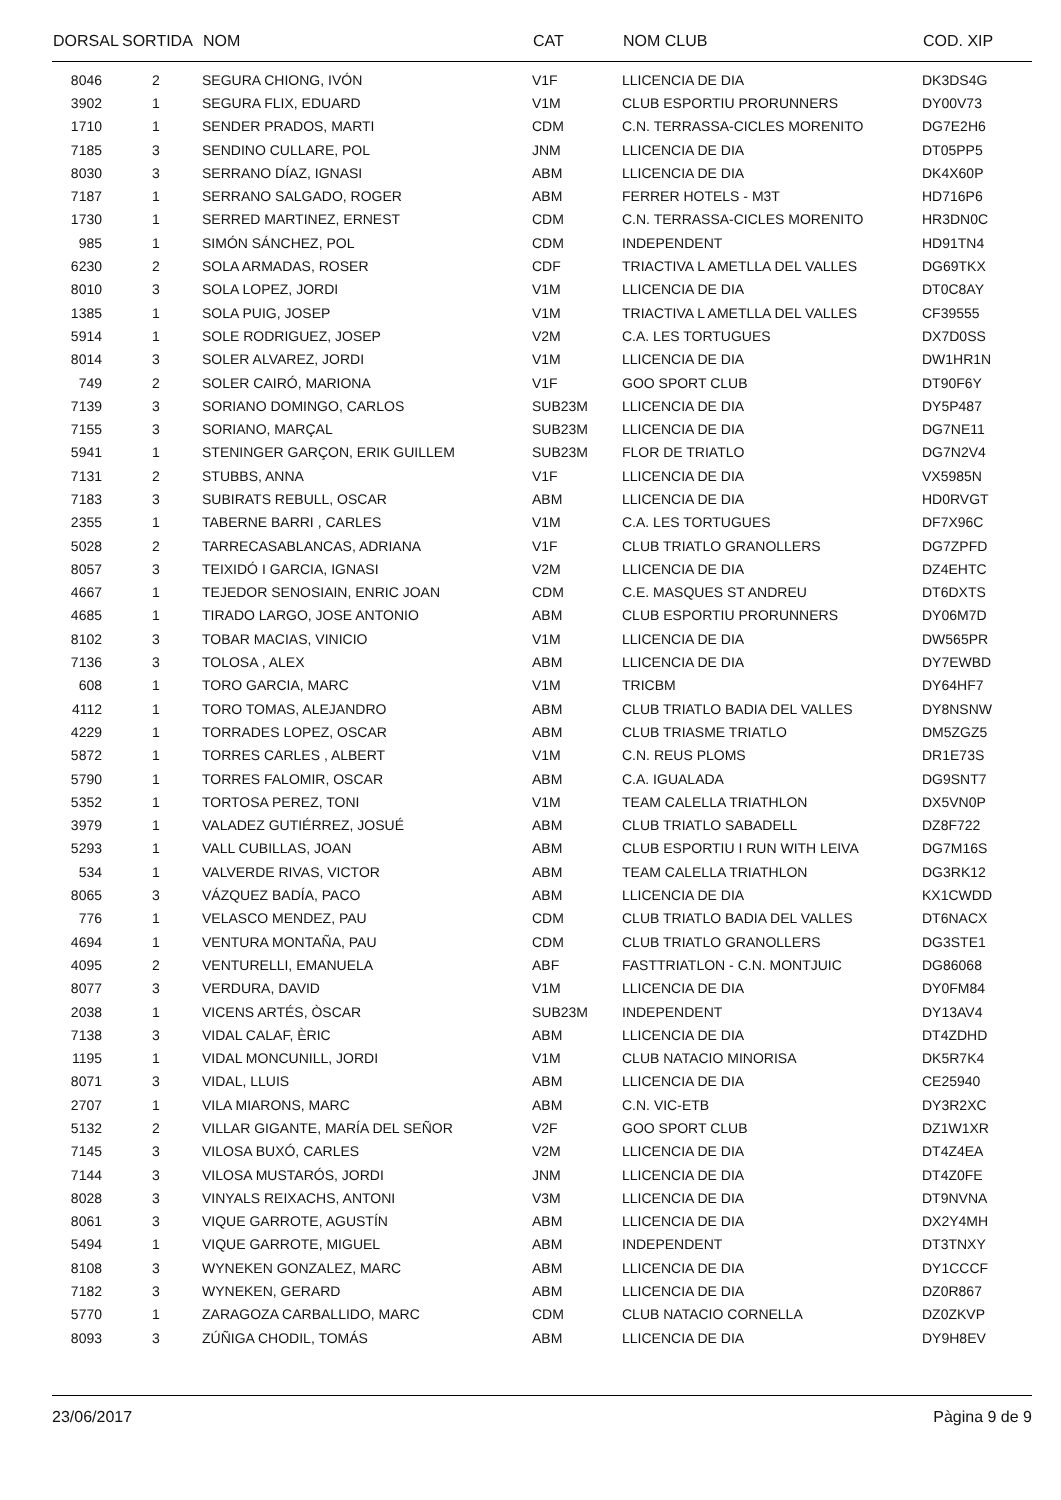| DORSAL | SORTIDA | NOM | CAT | NOM CLUB | COD. XIP |
| --- | --- | --- | --- | --- | --- |
| 8046 | 2 | SEGURA CHIONG, IVÓN | V1F | LLICENCIA DE DIA | DK3DS4G |
| 3902 | 1 | SEGURA FLIX, EDUARD | V1M | CLUB ESPORTIU PRORUNNERS | DY00V73 |
| 1710 | 1 | SENDER PRADOS, MARTI | CDM | C.N. TERRASSA-CICLES MORENITO | DG7E2H6 |
| 7185 | 3 | SENDINO CULLARE, POL | JNM | LLICENCIA DE DIA | DT05PP5 |
| 8030 | 3 | SERRANO DÍAZ, IGNASI | ABM | LLICENCIA DE DIA | DK4X60P |
| 7187 | 1 | SERRANO SALGADO, ROGER | ABM | FERRER HOTELS - M3T | HD716P6 |
| 1730 | 1 | SERRED MARTINEZ, ERNEST | CDM | C.N. TERRASSA-CICLES MORENITO | HR3DN0C |
| 985 | 1 | SIMÓN SÁNCHEZ, POL | CDM | INDEPENDENT | HD91TN4 |
| 6230 | 2 | SOLA ARMADAS, ROSER | CDF | TRIACTIVA L AMETLLA DEL VALLES | DG69TKX |
| 8010 | 3 | SOLA LOPEZ, JORDI | V1M | LLICENCIA DE DIA | DT0C8AY |
| 1385 | 1 | SOLA PUIG, JOSEP | V1M | TRIACTIVA L AMETLLA DEL VALLES | CF39555 |
| 5914 | 1 | SOLE RODRIGUEZ, JOSEP | V2M | C.A. LES TORTUGUES | DX7D0SS |
| 8014 | 3 | SOLER ALVAREZ, JORDI | V1M | LLICENCIA DE DIA | DW1HR1N |
| 749 | 2 | SOLER CAIRÓ, MARIONA | V1F | GOO SPORT CLUB | DT90F6Y |
| 7139 | 3 | SORIANO DOMINGO, CARLOS | SUB23M | LLICENCIA DE DIA | DY5P487 |
| 7155 | 3 | SORIANO, MARÇAL | SUB23M | LLICENCIA DE DIA | DG7NE11 |
| 5941 | 1 | STENINGER GARÇON, ERIK GUILLEM | SUB23M | FLOR DE TRIATLO | DG7N2V4 |
| 7131 | 2 | STUBBS, ANNA | V1F | LLICENCIA DE DIA | VX5985N |
| 7183 | 3 | SUBIRATS REBULL, OSCAR | ABM | LLICENCIA DE DIA | HD0RVGT |
| 2355 | 1 | TABERNE BARRI , CARLES | V1M | C.A. LES TORTUGUES | DF7X96C |
| 5028 | 2 | TARRECASABLANCAS, ADRIANA | V1F | CLUB TRIATLO GRANOLLERS | DG7ZPFD |
| 8057 | 3 | TEIXIDÓ I GARCIA, IGNASI | V2M | LLICENCIA DE DIA | DZ4EHTC |
| 4667 | 1 | TEJEDOR SENOSIAIN, ENRIC JOAN | CDM | C.E. MASQUES ST ANDREU | DT6DXTS |
| 4685 | 1 | TIRADO LARGO, JOSE ANTONIO | ABM | CLUB ESPORTIU PRORUNNERS | DY06M7D |
| 8102 | 3 | TOBAR MACIAS, VINICIO | V1M | LLICENCIA DE DIA | DW565PR |
| 7136 | 3 | TOLOSA , ALEX | ABM | LLICENCIA DE DIA | DY7EWBD |
| 608 | 1 | TORO GARCIA, MARC | V1M | TRICBM | DY64HF7 |
| 4112 | 1 | TORO TOMAS, ALEJANDRO | ABM | CLUB TRIATLO BADIA DEL VALLES | DY8NSNW |
| 4229 | 1 | TORRADES LOPEZ, OSCAR | ABM | CLUB TRIASME TRIATLO | DM5ZGZ5 |
| 5872 | 1 | TORRES CARLES , ALBERT | V1M | C.N. REUS PLOMS | DR1E73S |
| 5790 | 1 | TORRES FALOMIR, OSCAR | ABM | C.A. IGUALADA | DG9SNT7 |
| 5352 | 1 | TORTOSA PEREZ, TONI | V1M | TEAM CALELLA TRIATHLON | DX5VN0P |
| 3979 | 1 | VALADEZ GUTIÉRREZ, JOSUÉ | ABM | CLUB TRIATLO SABADELL | DZ8F722 |
| 5293 | 1 | VALL CUBILLAS, JOAN | ABM | CLUB ESPORTIU I RUN WITH LEIVA | DG7M16S |
| 534 | 1 | VALVERDE RIVAS, VICTOR | ABM | TEAM CALELLA TRIATHLON | DG3RK12 |
| 8065 | 3 | VÁZQUEZ BADÍA, PACO | ABM | LLICENCIA DE DIA | KX1CWDD |
| 776 | 1 | VELASCO MENDEZ, PAU | CDM | CLUB TRIATLO BADIA DEL VALLES | DT6NACX |
| 4694 | 1 | VENTURA MONTAÑA, PAU | CDM | CLUB TRIATLO GRANOLLERS | DG3STE1 |
| 4095 | 2 | VENTURELLI, EMANUELA | ABF | FASTTRIATLON - C.N. MONTJUIC | DG86068 |
| 8077 | 3 | VERDURA, DAVID | V1M | LLICENCIA DE DIA | DY0FM84 |
| 2038 | 1 | VICENS ARTÉS, ÒSCAR | SUB23M | INDEPENDENT | DY13AV4 |
| 7138 | 3 | VIDAL CALAF, ÈRIC | ABM | LLICENCIA DE DIA | DT4ZDHD |
| 1195 | 1 | VIDAL MONCUNILL, JORDI | V1M | CLUB NATACIO MINORISA | DK5R7K4 |
| 8071 | 3 | VIDAL, LLUIS | ABM | LLICENCIA DE DIA | CE25940 |
| 2707 | 1 | VILA MIARONS, MARC | ABM | C.N. VIC-ETB | DY3R2XC |
| 5132 | 2 | VILLAR GIGANTE, MARÍA DEL SEÑOR | V2F | GOO SPORT CLUB | DZ1W1XR |
| 7145 | 3 | VILOSA BUXÓ, CARLES | V2M | LLICENCIA DE DIA | DT4Z4EA |
| 7144 | 3 | VILOSA MUSTARÓS, JORDI | JNM | LLICENCIA DE DIA | DT4Z0FE |
| 8028 | 3 | VINYALS REIXACHS, ANTONI | V3M | LLICENCIA DE DIA | DT9NVNA |
| 8061 | 3 | VIQUE GARROTE, AGUSTÍN | ABM | LLICENCIA DE DIA | DX2Y4MH |
| 5494 | 1 | VIQUE GARROTE, MIGUEL | ABM | INDEPENDENT | DT3TNXY |
| 8108 | 3 | WYNEKEN GONZALEZ, MARC | ABM | LLICENCIA DE DIA | DY1CCCF |
| 7182 | 3 | WYNEKEN, GERARD | ABM | LLICENCIA DE DIA | DZ0R867 |
| 5770 | 1 | ZARAGOZA CARBALLIDO, MARC | CDM | CLUB NATACIO CORNELLA | DZ0ZKVP |
| 8093 | 3 | ZÚÑIGA CHODIL, TOMÁS | ABM | LLICENCIA DE DIA | DY9H8EV |
23/06/2017 Pàgina 9 de 9